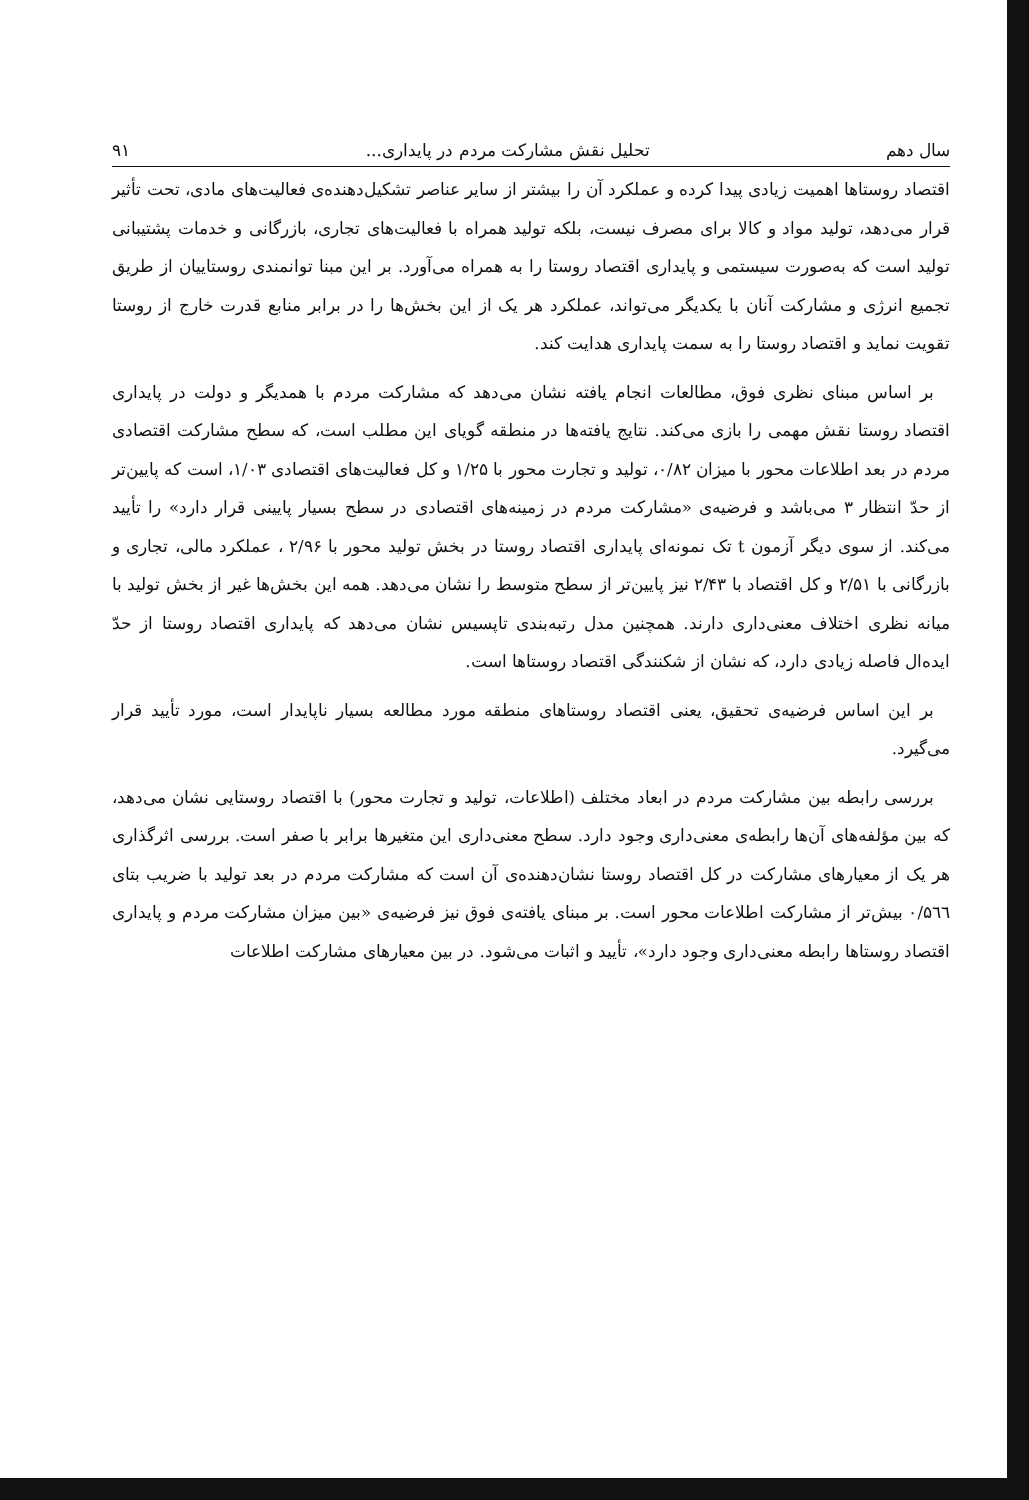سال دهم تحلیل نقش مشارکت مردم در پایداری... ۹۱
اقتصاد روستاها اهمیت زیادی پیدا کرده و عملکرد آن را بیشتر از سایر عناصر تشکیل‌دهنده‌ی فعالیت‌های مادی، تحت تأثیر قرار می‌دهد، تولید مواد و کالا برای مصرف نیست، بلکه تولید همراه با فعالیت‌های تجاری، بازرگانی و خدمات پشتیبانی تولید است که به‌صورت سیستمی و پایداری اقتصاد روستا را به همراه می‌آورد. بر این مبنا توانمندی روستاییان از طریق تجمیع انرژی و مشارکت آنان با یکدیگر می‌تواند، عملکرد هر یک از این بخش‌ها را در برابر منابع قدرت خارج از روستا تقویت نماید و اقتصاد روستا را به سمت پایداری هدایت کند.
بر اساس مبنای نظری فوق، مطالعات انجام یافته نشان می‌دهد که مشارکت مردم با همدیگر و دولت در پایداری اقتصاد روستا نقش مهمی را بازی می‌کند. نتایج یافته‌ها در منطقه گویای این مطلب است، که سطح مشارکت اقتصادی مردم در بعد اطلاعات محور با میزان ۰/۸۲، تولید و تجارت محور با ۱/۲۵ و کل فعالیت‌های اقتصادی ۱/۰۳، است که پایین‌تر از حدّ انتظار ۳ می‌باشد و فرضیه‌ی «مشارکت مردم در زمینه‌های اقتصادی در سطح بسیار پایینی قرار دارد» را تأیید می‌کند. از سوی دیگر آزمون t تک نمونه‌ای پایداری اقتصاد روستا در بخش تولید محور با ۲/۹۶ ، عملکرد مالی، تجاری و بازرگانی با ۲/۵۱ و کل اقتصاد با ۲/۴۳ نیز پایین‌تر از سطح متوسط را نشان می‌دهد. همه این بخش‌ها غیر از بخش تولید با میانه نظری اختلاف معنی‌داری دارند. همچنین مدل رتبه‌بندی تاپسیس نشان می‌دهد که پایداری اقتصاد روستا از حدّ ایده‌ال فاصله زیادی دارد، که نشان از شکنندگی اقتصاد روستاها است.
بر این اساس فرضیه‌ی تحقیق، یعنی اقتصاد روستاهای منطقه مورد مطالعه بسیار ناپایدار است، مورد تأیید قرار می‌گیرد.
بررسی رابطه بین مشارکت مردم در ابعاد مختلف (اطلاعات، تولید و تجارت محور) با اقتصاد روستایی نشان می‌دهد، که بین مؤلفه‌های آن‌ها رابطه‌ی معنی‌داری وجود دارد. سطح معنی‌داری این متغیرها برابر با صفر است. بررسی اثرگذاری هر یک از معیارهای مشارکت در کل اقتصاد روستا نشان‌دهنده‌ی آن است که مشارکت مردم در بعد تولید با ضریب بتای ۰/۵٦٦ بیش‌تر از مشارکت اطلاعات محور است. بر مبنای یافته‌ی فوق نیز فرضیه‌ی «بین میزان مشارکت مردم و پایداری اقتصاد روستاها رابطه معنی‌داری وجود دارد»، تأیید و اثبات می‌شود. در بین معیارهای مشارکت اطلاعات